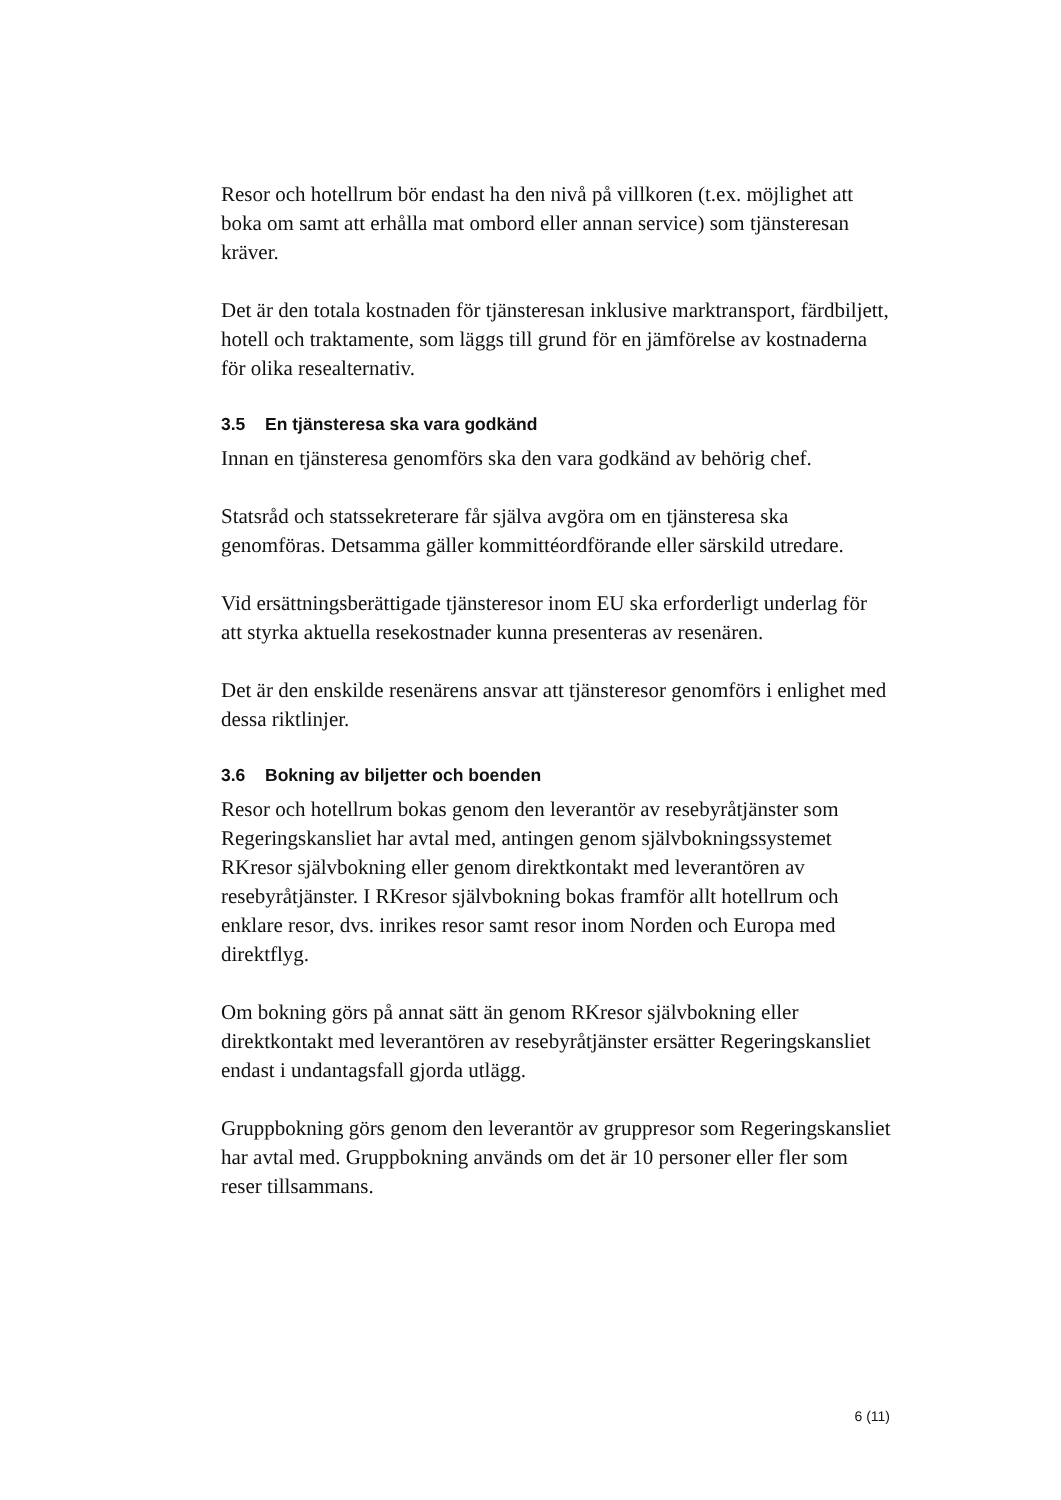Resor och hotellrum bör endast ha den nivå på villkoren (t.ex. möjlighet att boka om samt att erhålla mat ombord eller annan service) som tjänsteresan kräver.
Det är den totala kostnaden för tjänsteresan inklusive marktransport, färdbiljett, hotell och traktamente, som läggs till grund för en jämförelse av kostnaderna för olika resealternativ.
3.5 En tjänsteresa ska vara godkänd
Innan en tjänsteresa genomförs ska den vara godkänd av behörig chef.
Statsråd och statssekreterare får själva avgöra om en tjänsteresa ska genomföras. Detsamma gäller kommittéordförande eller särskild utredare.
Vid ersättningsberättigade tjänsteresor inom EU ska erforderligt underlag för att styrka aktuella resekostnader kunna presenteras av resenären.
Det är den enskilde resenärens ansvar att tjänsteresor genomförs i enlighet med dessa riktlinjer.
3.6 Bokning av biljetter och boenden
Resor och hotellrum bokas genom den leverantör av resebyråtjänster som Regeringskansliet har avtal med, antingen genom självbokningssystemet RKresor självbokning eller genom direktkontakt med leverantören av resebyråtjänster. I RKresor självbokning bokas framför allt hotellrum och enklare resor, dvs. inrikes resor samt resor inom Norden och Europa med direktflyg.
Om bokning görs på annat sätt än genom RKresor självbokning eller direktkontakt med leverantören av resebyråtjänster ersätter Regeringskansliet endast i undantagsfall gjorda utlägg.
Gruppbokning görs genom den leverantör av gruppresor som Regeringskansliet har avtal med. Gruppbokning används om det är 10 personer eller fler som reser tillsammans.
6 (11)